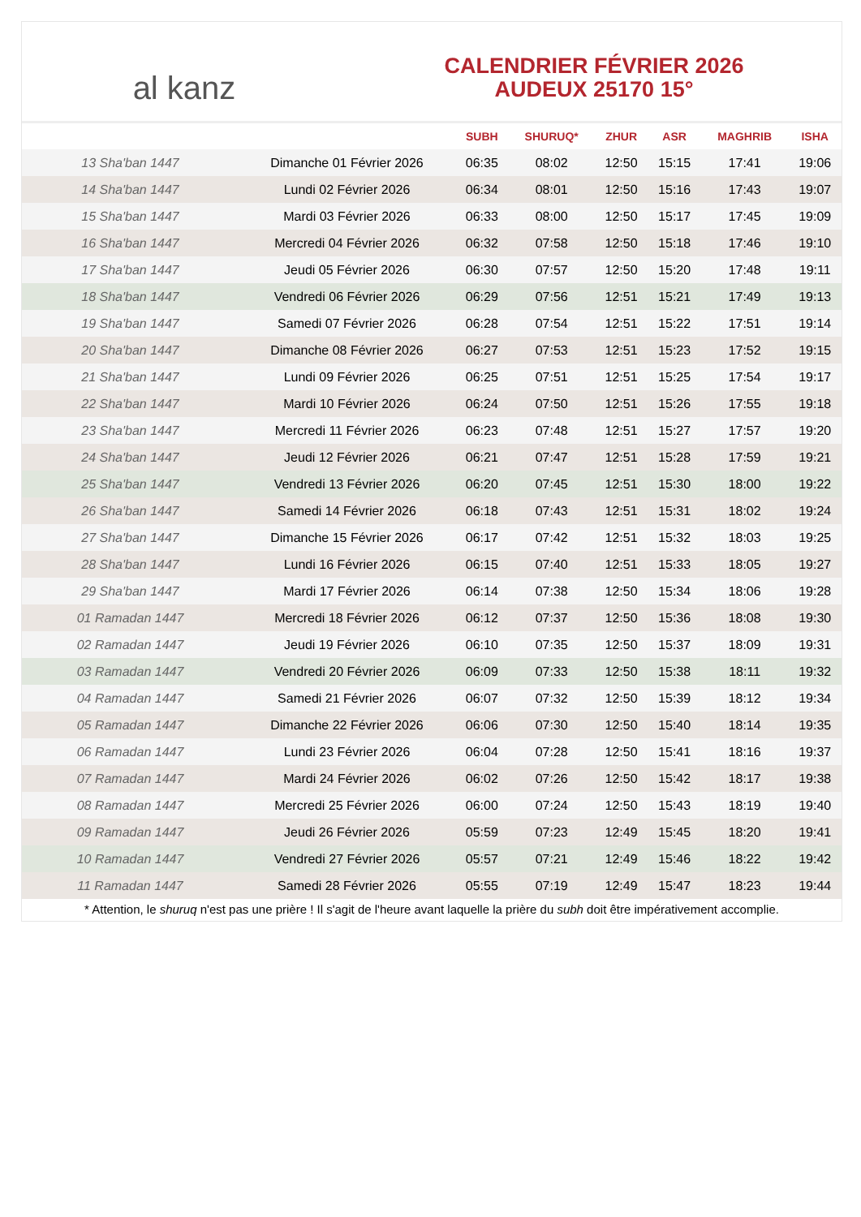al kanz
CALENDRIER FÉVRIER 2026
AUDEUX 25170 15°
| | | SUBH | SHURUQ* | ZHUR | ASR | MAGHRIB | ISHA |
| --- | --- | --- | --- | --- | --- | --- | --- |
| 13 Sha'ban 1447 | Dimanche 01 Février 2026 | 06:35 | 08:02 | 12:50 | 15:15 | 17:41 | 19:06 |
| 14 Sha'ban 1447 | Lundi 02 Février 2026 | 06:34 | 08:01 | 12:50 | 15:16 | 17:43 | 19:07 |
| 15 Sha'ban 1447 | Mardi 03 Février 2026 | 06:33 | 08:00 | 12:50 | 15:17 | 17:45 | 19:09 |
| 16 Sha'ban 1447 | Mercredi 04 Février 2026 | 06:32 | 07:58 | 12:50 | 15:18 | 17:46 | 19:10 |
| 17 Sha'ban 1447 | Jeudi 05 Février 2026 | 06:30 | 07:57 | 12:50 | 15:20 | 17:48 | 19:11 |
| 18 Sha'ban 1447 | Vendredi 06 Février 2026 | 06:29 | 07:56 | 12:51 | 15:21 | 17:49 | 19:13 |
| 19 Sha'ban 1447 | Samedi 07 Février 2026 | 06:28 | 07:54 | 12:51 | 15:22 | 17:51 | 19:14 |
| 20 Sha'ban 1447 | Dimanche 08 Février 2026 | 06:27 | 07:53 | 12:51 | 15:23 | 17:52 | 19:15 |
| 21 Sha'ban 1447 | Lundi 09 Février 2026 | 06:25 | 07:51 | 12:51 | 15:25 | 17:54 | 19:17 |
| 22 Sha'ban 1447 | Mardi 10 Février 2026 | 06:24 | 07:50 | 12:51 | 15:26 | 17:55 | 19:18 |
| 23 Sha'ban 1447 | Mercredi 11 Février 2026 | 06:23 | 07:48 | 12:51 | 15:27 | 17:57 | 19:20 |
| 24 Sha'ban 1447 | Jeudi 12 Février 2026 | 06:21 | 07:47 | 12:51 | 15:28 | 17:59 | 19:21 |
| 25 Sha'ban 1447 | Vendredi 13 Février 2026 | 06:20 | 07:45 | 12:51 | 15:30 | 18:00 | 19:22 |
| 26 Sha'ban 1447 | Samedi 14 Février 2026 | 06:18 | 07:43 | 12:51 | 15:31 | 18:02 | 19:24 |
| 27 Sha'ban 1447 | Dimanche 15 Février 2026 | 06:17 | 07:42 | 12:51 | 15:32 | 18:03 | 19:25 |
| 28 Sha'ban 1447 | Lundi 16 Février 2026 | 06:15 | 07:40 | 12:51 | 15:33 | 18:05 | 19:27 |
| 29 Sha'ban 1447 | Mardi 17 Février 2026 | 06:14 | 07:38 | 12:50 | 15:34 | 18:06 | 19:28 |
| 01 Ramadan 1447 | Mercredi 18 Février 2026 | 06:12 | 07:37 | 12:50 | 15:36 | 18:08 | 19:30 |
| 02 Ramadan 1447 | Jeudi 19 Février 2026 | 06:10 | 07:35 | 12:50 | 15:37 | 18:09 | 19:31 |
| 03 Ramadan 1447 | Vendredi 20 Février 2026 | 06:09 | 07:33 | 12:50 | 15:38 | 18:11 | 19:32 |
| 04 Ramadan 1447 | Samedi 21 Février 2026 | 06:07 | 07:32 | 12:50 | 15:39 | 18:12 | 19:34 |
| 05 Ramadan 1447 | Dimanche 22 Février 2026 | 06:06 | 07:30 | 12:50 | 15:40 | 18:14 | 19:35 |
| 06 Ramadan 1447 | Lundi 23 Février 2026 | 06:04 | 07:28 | 12:50 | 15:41 | 18:16 | 19:37 |
| 07 Ramadan 1447 | Mardi 24 Février 2026 | 06:02 | 07:26 | 12:50 | 15:42 | 18:17 | 19:38 |
| 08 Ramadan 1447 | Mercredi 25 Février 2026 | 06:00 | 07:24 | 12:50 | 15:43 | 18:19 | 19:40 |
| 09 Ramadan 1447 | Jeudi 26 Février 2026 | 05:59 | 07:23 | 12:49 | 15:45 | 18:20 | 19:41 |
| 10 Ramadan 1447 | Vendredi 27 Février 2026 | 05:57 | 07:21 | 12:49 | 15:46 | 18:22 | 19:42 |
| 11 Ramadan 1447 | Samedi 28 Février 2026 | 05:55 | 07:19 | 12:49 | 15:47 | 18:23 | 19:44 |
* Attention, le shuruq n'est pas une prière ! Il s'agit de l'heure avant laquelle la prière du subh doit être impérativement accomplie.